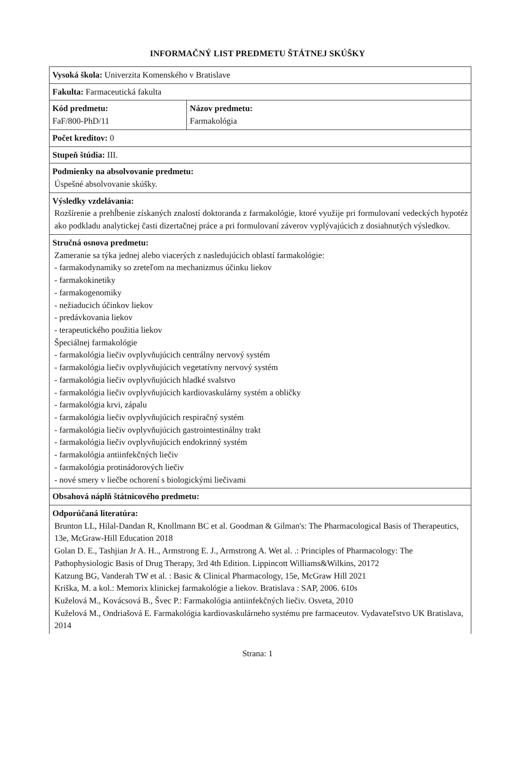INFORMAČNÝ LIST PREDMETU ŠTÁTNEJ SKÚŠKY
| Vysoká škola: Univerzita Komenského v Bratislave | |
| Fakulta: Farmaceutická fakulta | |
| Kód predmetu: FaF/800-PhD/11 | Názov predmetu: Farmakológia |
| Počet kreditov: 0 | |
| Stupeň štúdia: III. | |
| Podmienky na absolvovanie predmetu: Úspešné absolvovanie skúšky. | |
| Výsledky vzdelávania: Rozšírenie a prehĺbenie získaných znalostí doktoranda z farmakológie, ktoré využije pri formulovaní vedeckých hypotéz ako podkladu analytickej časti dizertačnej práce a pri formulovaní záverov vyplývajúcich z dosiahnutých výsledkov. | |
| Stručná osnova predmetu: Zameranie sa týka jednej alebo viacerých z nasledujúcich oblastí farmakológie: - farmakodynamiky so zreteľom na mechanizmus účinku liekov - farmakokinetiky - farmakogenomiky - nežiaducich účinkov liekov - predávkovania liekov - terapeutického použitia liekov Špeciálnej farmakológie - farmakológia liečiv ovplyvňujúcich centrálny nervový systém - farmakológia liečiv ovplyvňujúcich vegetatívny nervový systém - farmakológia liečiv ovplyvňujúcich hladké svalstvo - farmakológia liečiv ovplyvňujúcich kardiovaskulárny systém a obličky - farmakológia krvi, zápalu - farmakológia liečiv ovplyvňujúcich respiračný systém - farmakológia liečiv ovplyvňujúcich gastrointestinálny trakt - farmakológia liečiv ovplyvňujúcich endokrinný systém - farmakológia antiinfekčných liečiv - farmakológia protinádorových liečiv - nové smery v liečbe ochorení s biologickými liečivami | |
| Obsahová náplň štátnicového predmetu: | |
| Odporúčaná literatúra: Brunton LL, Hilal-Dandan R, Knollmann BC et al. Goodman & Gilman's: The Pharmacological Basis of Therapeutics, 13e, McGraw-Hill Education 2018 Golan D. E., Tashjian Jr A. H.., Armstrong E. J., Armstrong A. Wet al. .: Principles of Pharmacology: The Pathophysiologic Basis of Drug Therapy, 3rd 4th Edition. Lippincott Williams&Wilkins, 20172 Katzung BG, Vanderah TW et al. : Basic & Clinical Pharmacology, 15e, McGraw Hill 2021 Kriška, M. a kol.: Memorix klinickej farmakológie a liekov. Bratislava : SAP, 2006. 610s Kuželová M., Kovácsová B., Švec P.: Farmakológia antiinfekčných liečiv. Osveta, 2010 Kuželová M., Ondriašová E. Farmakológia kardiovaskulárneho systému pre farmaceutov. Vydavateľstvo UK Bratislava, 2014 | |
Strana: 1